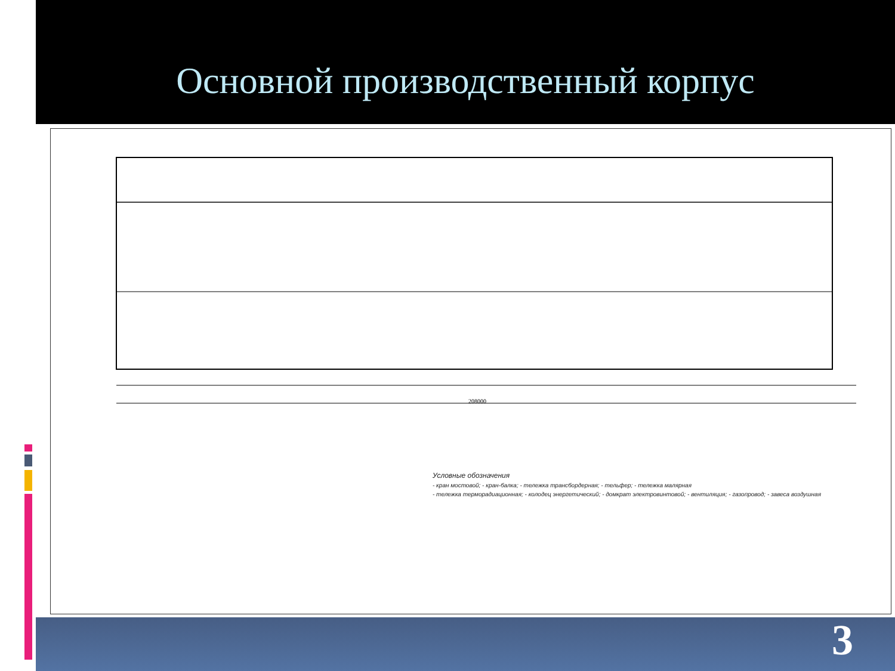Основной производственный корпус
208000
Условные обозначения
- кран мостовой; - кран-балка; - тележка трансбордерная; - тельфер; - тележка малярная
- тележка терморадиационная; - колодец энергетический; - домкрат электровинтовой; - вентиляция; - газопровод; - завеса воздушная
3